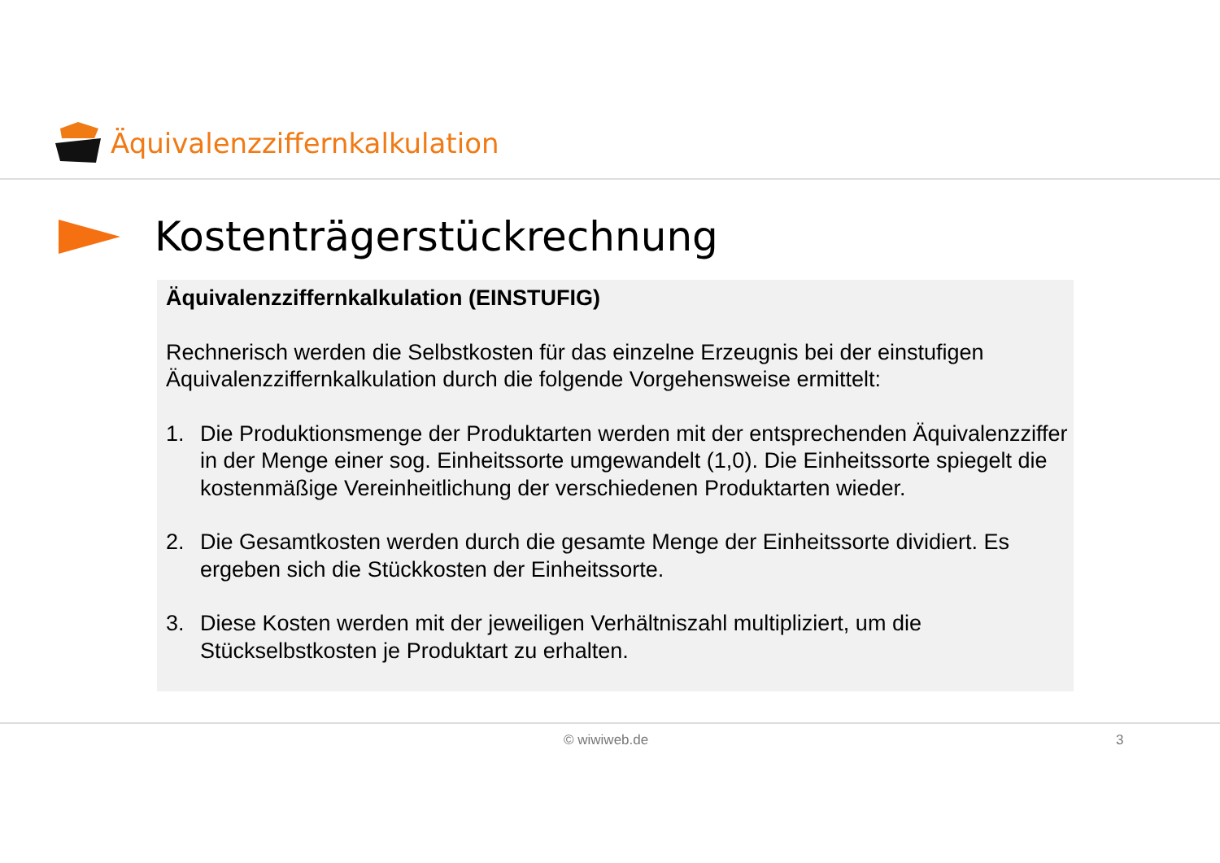Äquivalenzziffernkalkulation
Kostenträgerstückrechnung
Äquivalenzziffernkalkulation (EINSTUFIG)
Rechnerisch werden die Selbstkosten für das einzelne Erzeugnis bei der einstufigen Äquivalenzziffernkalkulation durch die folgende Vorgehensweise ermittelt:
1. Die Produktionsmenge der Produktarten werden mit der entsprechenden Äquivalenzziffer in der Menge einer sog. Einheitssorte umgewandelt (1,0). Die Einheitssorte spiegelt die kostenmäßige Vereinheitlichung der verschiedenen Produktarten wieder.
2. Die Gesamtkosten werden durch die gesamte Menge der Einheitssorte dividiert. Es ergeben sich die Stückkosten der Einheitssorte.
3. Diese Kosten werden mit der jeweiligen Verhältniszahl multipliziert, um die Stückselbstkosten je Produktart zu erhalten.
© wiwiweb.de 3